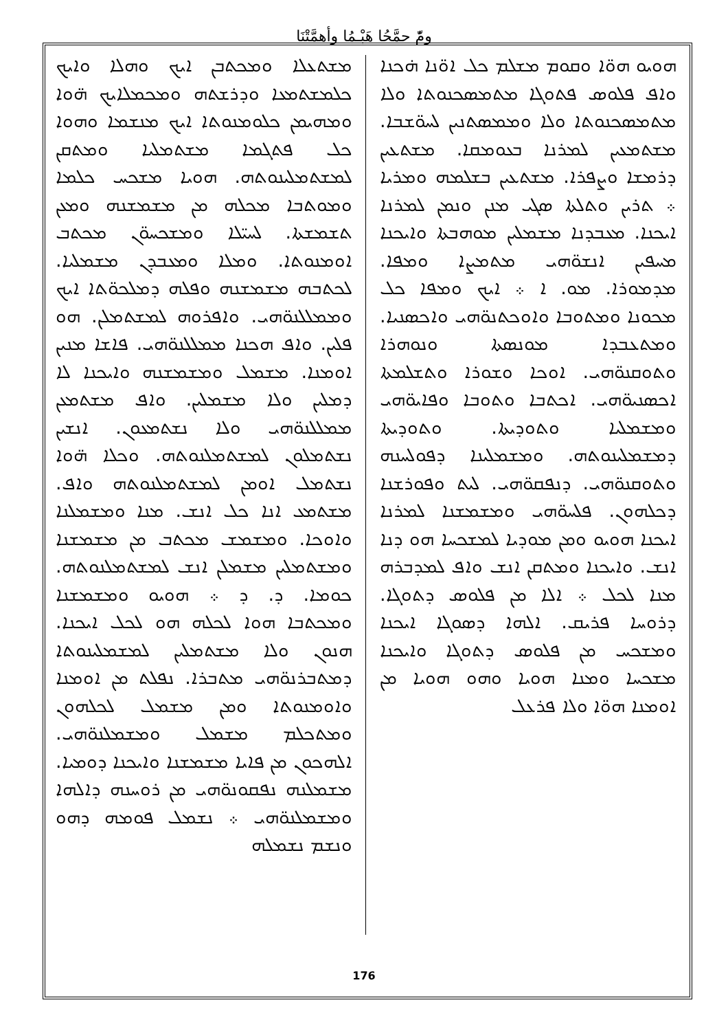ومّٔ حمَّحُا هَبْـمُا وأهمَّتْنَا
ܗܘܝܘ ܗܘ̈ܐ ܘܩܘܡ ܡܫܠܡ ܟܠ ܐܘ̈ܢܐ ܗ̇ܟܢܐ ܘܐܦ ܦܠܘܣ ܦܬܘܓܐ ܡܬܡܣܟܢܘܬܐ ܘܠܐ ܡܬܡܣܟܢܘܬܐ ܘܠܐ ܘܡܡܣܬܢܝܢ ܠܚܘ̈ܫܒܐ. ܡܫܬܡܥܝܢ ܠܡܪܢܐ ܒܥܘܡܩܐ. ܡܫܬܥܝܢ ܕܪܡܫܐ ܘܨܦܪܐ. ܡܫܬܥܝܢ ܒܫܠܡܗ ܘܡܪܝܐ ܀ ܬܪܝܢ ܘܬܠܬܐ ܣܓܝ ܡܢܢ ܘܢܡܢ ܠܡܪܢܐ ܐܝܟܢܐ. ܡܥܒܕܢܐ ܡܫܡܠܝܢ ܡܘܗܒܬܐ ܘܐܝܟܢܐ ܡܚܦܝܢ ܐܢܫܘ̈ܗܝ ܡܬܡܨܐ ܘܡܦܐ. ܡܕܡܘܪܐ. ܡܘ. ܐ ܀ ܐܝܟ ܘܡܦܐ ܟܠ ܡܟܘܢܐ ܘܡܬܘܒܐ ܘܐܘܟܬܢܘ̈ܗܝ ܘܐܟܣܢܝܐ. ܘܡܬܥܒܕܐ ܡܘܢܣܬܐ ܘܢܘܗܪܐ ܘܬܘܩܢܘ̈ܗܝ. ܐܘܟܐ ܘܫܘܪܐ ܘܬܫܠܡܬܐ ܐܟܣܢܝܘ̈ܗܝ. ܐܟܬܒܐ ܘܬܘܒܐ ܘܦܐܝܘ̈ܗܝ ܘܡܫܡܠܝܐ ܘܬܘܕܝܬܐ. ܘܬܘܕܝܬܐ ܕܡܫܡܠܝܢܘܬܗ. ܘܡܫܡܠܝܢܐ ܕܦܘܠܚܢܗ ܘܬܘܩܢܘ̈ܗܝ. ܕܢܦܩܘ̈ܗܝ. ܠܝܬ ܘܦܘܪܫܢܐ ܕܟܠܗܘܢ. ܦܠܚܘ̈ܗܝ ܘܡܫܡܫܢܐ ܠܡܪܢܐ ܐܝܟܢܐ ܗܘܝܘ ܘܡܢ ܡܘܕܝܐ ܠܡܫܟܚܐ ܗܘ ܕܢܐ ܐܢܫ. ܘܐܝܟܢܐ ܘܡܬܩܢ ܐܢܫ ܘܐܦ ܠܡܕܒܪܗ ܡܢܐ ܠܟܠ ܀ ܐܠܐ ܡܢ ܦܠܘܣ ܕܬܘܓܐ. ܕܪܘܚܐ ܦܪܝܩ. ܐܠܗܐ ܕܣܘܓܐ ܐܝܟܢܐ ܘܡܫܟܚ ܡܢ ܦܠܘܣ ܕܬܘܓܐ ܘܐܝܟܢܐ ܡܫܟܚܐ ܘܡܢܐ ܗܘܝܐ ܘܗܘ ܗܘܝܐ ܡܢ ܐܘܡܢܐ ܗܘ̈ܐ ܘܠܐ ܦܪܥܠ
ܡܫܬܥܠܐ ܘܡܟܬܒܢ ܐܝܟ ܘܗܠܐ ܘܐܝܟ ܟܠܡܫܬܡܥܐ ܘܕܪܫܬܗ ܘܡܟܡܠܐܝܟ ܗ̈ܘܐ ܘܡܗܝܡܢ ܟܠܘܡܢܘܬܐ ܐܝܟ ܡܢܫܡܐ ܘܗܘܐ ܟܠ ܦܬܓܡܐ ܡܫܬܡܠܝܐ ܘܡܬܩܢ ܠܡܫܬܡܠܝܢܘܬܗ. ܗܘܝܐ ܡܫܟܚ ܟܠܡܐ ܘܡܘܬܒܐ ܡܟܠܗ ܡܢ ܡܫܡܫܢܗ ܘܡܥܢ ܬܫܡܫܬܐ. ܠܚܝ̈ܠܐ ܘܡܫܟܚܘ̈ܢ ܡܟܬܒ ܐܘܡܢܘܬܐ. ܘܡܠܐ ܘܡܥܒܕܢ ܡܫܡܠܝܐ. ܠܟܬܒܗ ܡܫܡܫܢܗ ܘܦܠܗ ܕܡܠܟܘ̈ܬܐ ܐܝܟ ܘܡܡܠܠܢܘ̈ܗܝ. ܘܐܦܪܘܗ ܠܡܫܬܡܠܢ. ܗܘ ܦܠܝܢ. ܘܐܦ ܗܟܢܐ ܡܡܠܠܢܘ̈ܗܝ. ܦܐܫܐ ܡܢܝܢ ܐܘܡܢܐ. ܡܫܡܠ ܘܡܫܡܫܢܗ ܘܐܝܟܢܐ ܠܐ ܕܡܠܝܢ ܘܠܐ ܡܫܡܠܝܢ. ܘܐܦ ܡܫܬܡܥܢ ܡܡܠܠܢܘ̈ܗܝ ܘܠܐ ܢܫܬܡܥܘܢ. ܐܢܫܝܢ ܢܫܬܡܠܘܢ ܠܡܫܬܡܠܢܘܬܗ. ܘܟܠܐ ܗ̈ܘܐ ܢܫܬܡܠ ܐܘܡܢ ܠܡܫܬܡܠܢܘܬܗ ܘܐܦ. ܡܫܬܡܥ ܐܢܐ ܟܠ ܐܢܫ. ܡܢܐ ܘܡܫܡܠܢܐ ܘܐܘܟܐ. ܘܡܫܡܫ ܡܟܬܒ ܡܢ ܡܫܡܫܢܐ ܘܡܫܬܡܠܝܢ ܡܫܡܠܢ ܐܢܫ ܠܡܫܬܡܠܢܘܬܗ. ܟܘܡܐ. ܕ. ܕ ܀ ܗܘܝܘ ܘܡܫܡܫܢܐ ܘܡܟܬܒܐ ܗܘܐ ܠܟܠܗ ܗܘ ܠܟܠ ܐܝܟܢܐ. ܗܢܘܢ ܘܠܐ ܡܫܬܡܠܝܢ ܠܡܫܡܠܝܢܘܬܐ ܕܡܬܒܪܢܘ̈ܗܝ ܡܬܒܪܐ. ܢܦܠܬ ܡܢ ܐܘܡܢܐ ܘܐܘܡܢܘܬܐ ܘܡܢ ܡܫܡܠ ܠܟܠܗܘܢ ܘܡܬܟܠܡ ܡܫܡܠ ܘܡܫܡܠܢܘ̈ܗܝ. ܐܠܗܟܘܢ ܡܢ ܦܐܝܐ ܡܫܡܫܢܐ ܘܐܝܟܢܐ ܕܘܡܝܐ. ܡܫܡܠܢܗ ܢܦܩܘܢܘ̈ܗܝ ܡܢ ܪܘܚܢܗ ܕܐܠܗܐ ܘܡܫܡܠܢܘ̈ܗܝ ܀ ܢܫܡܠ ܦܘܡܗ ܕܗܘ ܘܢܫܡ ܢܫܡܠܗ
176